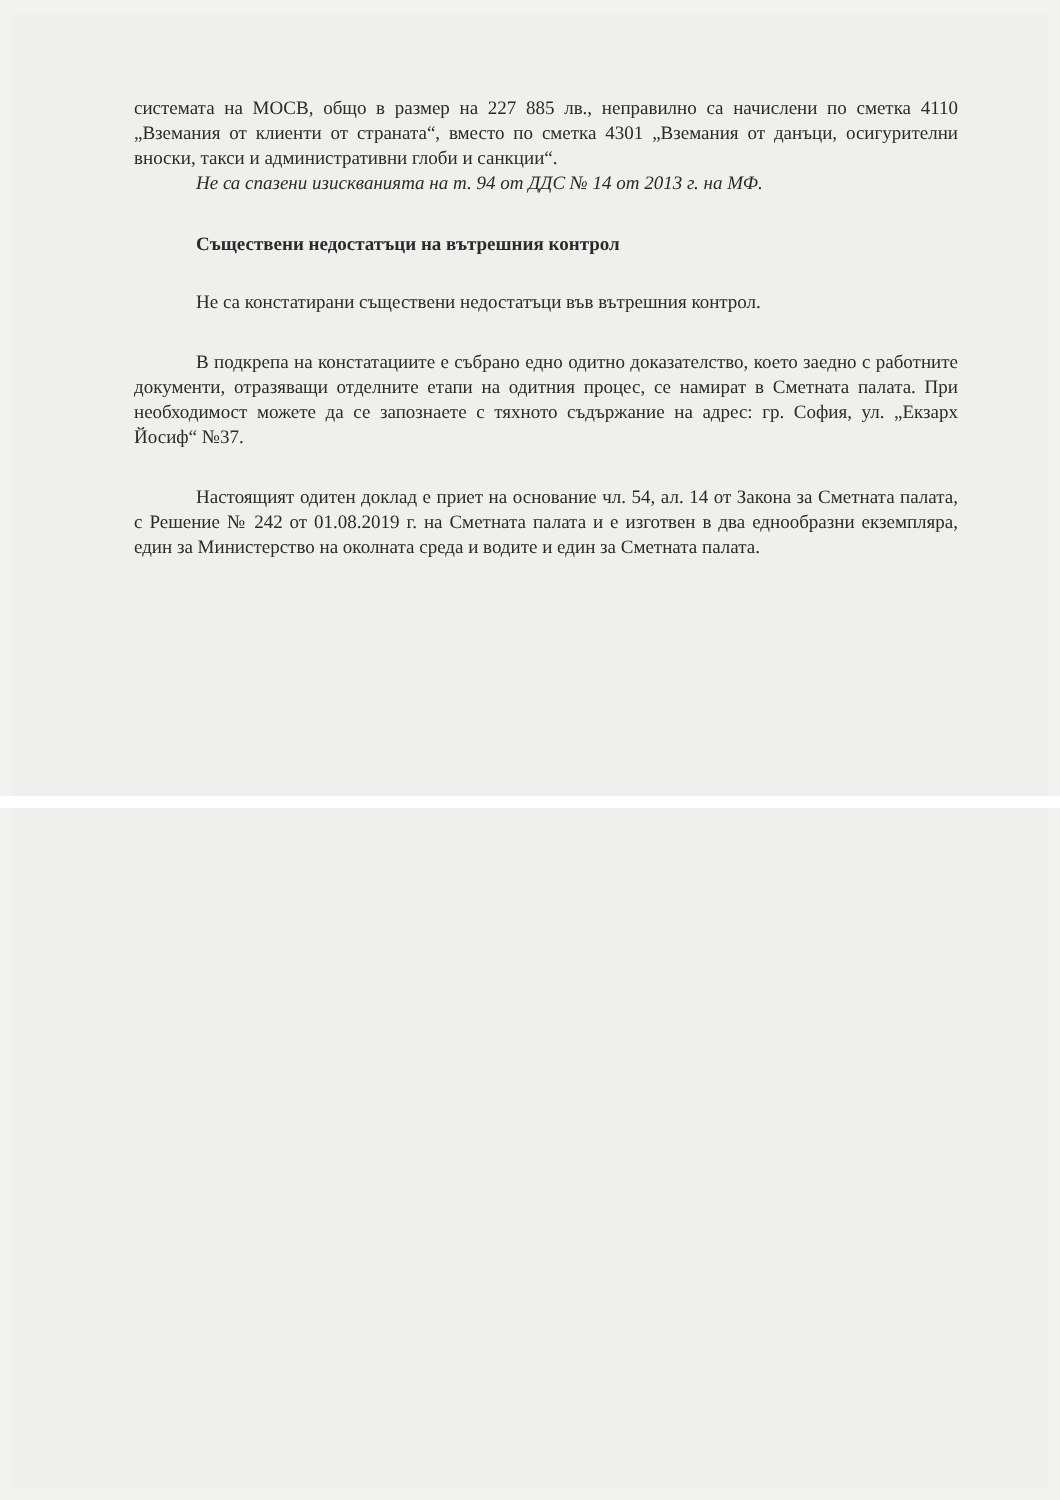системата на МОСВ, общо в размер на 227 885 лв., неправилно са начислени по сметка 4110 „Вземания от клиенти от страната“, вместо по сметка 4301 „Вземания от данъци, осигурителни вноски, такси и административни глоби и санкции“.
Не са спазени изискванията на т. 94 от ДДС № 14 от 2013 г. на МФ.
Съществени недостатъци на вътрешния контрол
Не са констатирани съществени недостатъци във вътрешния контрол.
В подкрепа на констатациите е събрано едно одитно доказателство, което заедно с работните документи, отразяващи отделните етапи на одитния процес, се намират в Сметната палата. При необходимост можете да се запознаете с тяхното съдържание на адрес: гр. София, ул. „Екзарх Йосиф“ №37.
Настоящият одитен доклад е приет на основание чл. 54, ал. 14 от Закона за Сметната палата, с Решение № 242 от 01.08.2019 г. на Сметната палата и е изготвен в два еднообразни екземпляра, един за Министерство на околната среда и водите и един за Сметната палата.